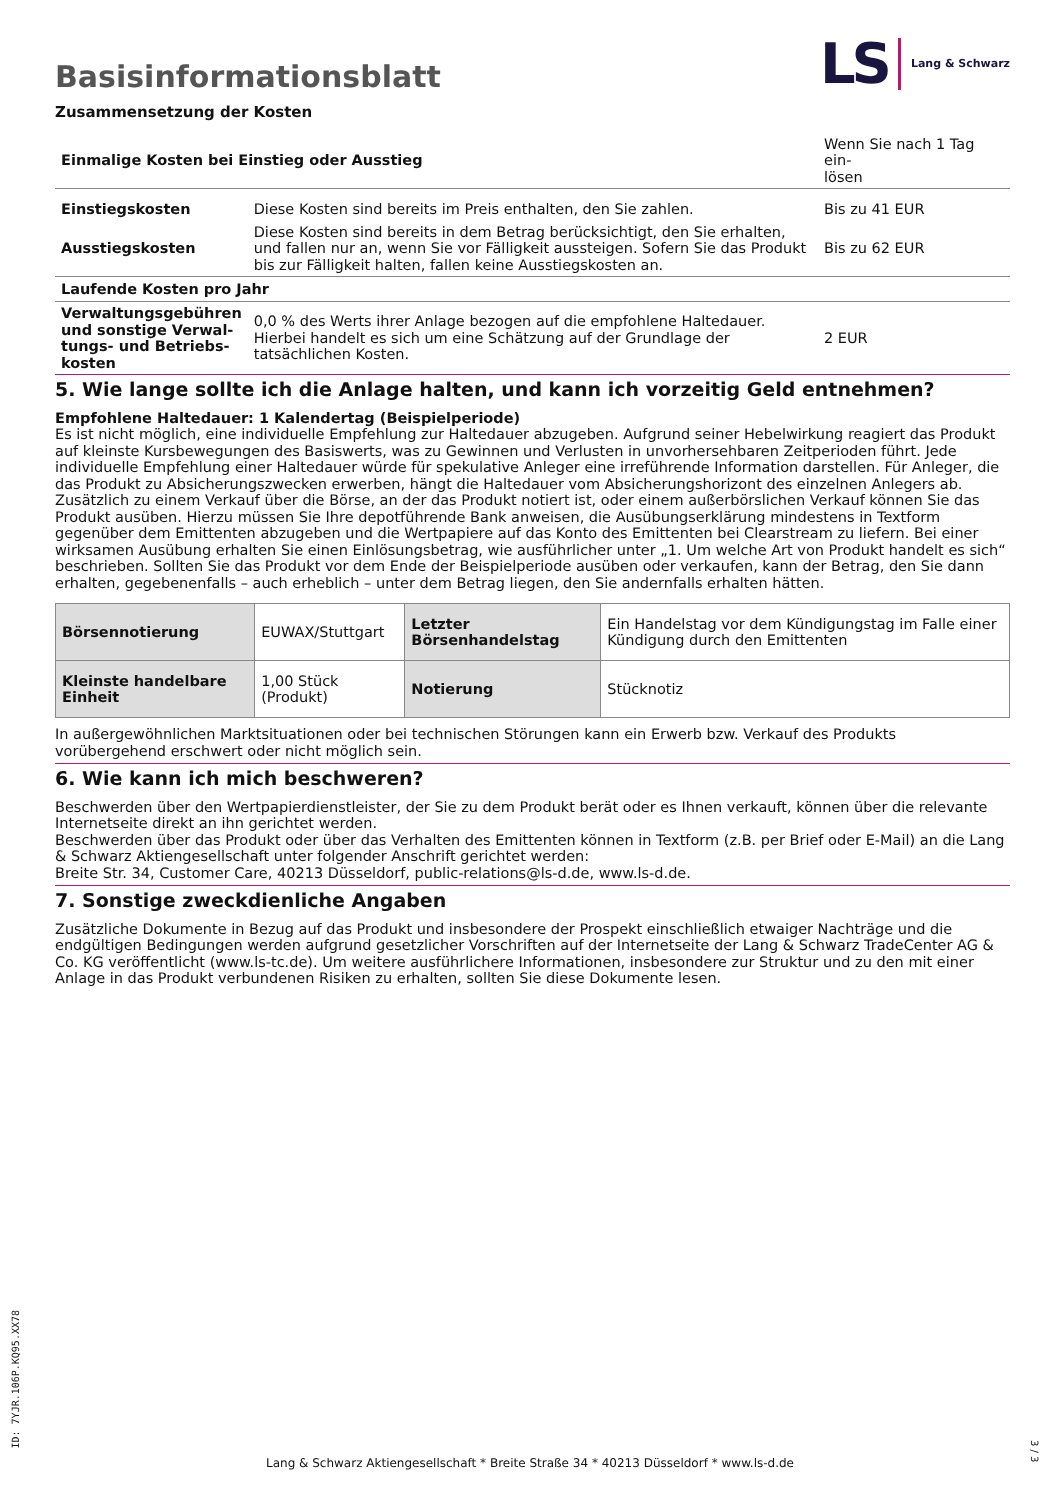LS Lang & Schwarz
Basisinformationsblatt
Zusammensetzung der Kosten
| Einmalige Kosten bei Einstieg oder Ausstieg | | Wenn Sie nach 1 Tag ein- lösen |
| Einstiegskosten | Diese Kosten sind bereits im Preis enthalten, den Sie zahlen. | Bis zu 41 EUR |
| Ausstiegskosten | Diese Kosten sind bereits in dem Betrag berücksichtigt, den Sie erhalten, und fallen nur an, wenn Sie vor Fälligkeit aussteigen. Sofern Sie das Produkt bis zur Fälligkeit halten, fallen keine Ausstiegskosten an. | Bis zu 62 EUR |
| Laufende Kosten pro Jahr | | |
| Verwaltungsgebühren und sonstige Verwal­tungs- und Betriebs­kosten | 0,0 % des Werts ihrer Anlage bezogen auf die empfohlene Haltedauer. Hierbei handelt es sich um eine Schätzung auf der Grundlage der tatsächlichen Kosten. | 2 EUR |
5. Wie lange sollte ich die Anlage halten, und kann ich vorzeitig Geld entnehmen?
Empfohlene Haltedauer: 1 Kalendertag (Beispielperiode)
Es ist nicht möglich, eine individuelle Empfehlung zur Haltedauer abzugeben. Aufgrund seiner Hebelwirkung reagiert das Produkt auf kleinste Kursbewegungen des Basiswerts, was zu Gewinnen und Verlusten in unvorhersehbaren Zeitperioden führt. Jede individuelle Empfehlung einer Haltedauer würde für spekulative Anleger eine irreführende Information darstellen. Für Anleger, die das Produkt zu Absicherungszwecken erwerben, hängt die Haltedauer vom Absicherungshorizont des einzelnen Anlegers ab.
Zusätzlich zu einem Verkauf über die Börse, an der das Produkt notiert ist, oder einem außerbörslichen Verkauf können Sie das Produkt ausüben. Hierzu müssen Sie Ihre depotführende Bank anweisen, die Ausübungserklärung mindestens in Textform gegenüber dem Emittenten abzugeben und die Wertpapiere auf das Konto des Emittenten bei Clearstream zu liefern. Bei einer wirksamen Ausübung erhalten Sie einen Einlösungsbetrag, wie ausführlicher unter „1. Um welche Art von Produkt handelt es sich“ beschrieben. Sollten Sie das Produkt vor dem Ende der Beispielperiode ausüben oder verkaufen, kann der Betrag, den Sie dann erhalten, gegebenenfalls – auch erheblich – unter dem Betrag liegen, den Sie andernfalls erhalten hätten.
| Börsennotierung | EUWAX/Stuttgart | Letzter Börsenhandelstag | Ein Handelstag vor dem Kündigungstag im Falle einer Kündigung durch den Emittenten |
| Kleinste handelbare Einheit | 1,00 Stück (Produkt) | Notierung | Stücknotiz |
In außergewöhnlichen Marktsituationen oder bei technischen Störungen kann ein Erwerb bzw. Verkauf des Produkts vorübergehend erschwert oder nicht möglich sein.
6. Wie kann ich mich beschweren?
Beschwerden über den Wertpapierdienstleister, der Sie zu dem Produkt berät oder es Ihnen verkauft, können über die relevante Internetseite direkt an ihn gerichtet werden.
Beschwerden über das Produkt oder über das Verhalten des Emittenten können in Textform (z.B. per Brief oder E-Mail) an die Lang & Schwarz Aktiengesellschaft unter folgender Anschrift gerichtet werden:
Breite Str. 34, Customer Care, 40213 Düsseldorf, public-relations@ls-d.de, www.ls-d.de.
7. Sonstige zweckdienliche Angaben
Zusätzliche Dokumente in Bezug auf das Produkt und insbesondere der Prospekt einschließlich etwaiger Nachträge und die endgültigen Bedingungen werden aufgrund gesetzlicher Vorschriften auf der Internetseite der Lang & Schwarz TradeCenter AG & Co. KG veröffentlicht (www.ls-tc.de). Um weitere ausführlichere Informationen, insbesondere zur Struktur und zu den mit einer Anlage in das Produkt verbundenen Risiken zu erhalten, sollten Sie diese Dokumente lesen.
ID: 7YJR.106P.KQ95.XX78
Lang & Schwarz Aktiengesellschaft * Breite Straße 34 * 40213 Düsseldorf * www.ls-d.de
3 / 3